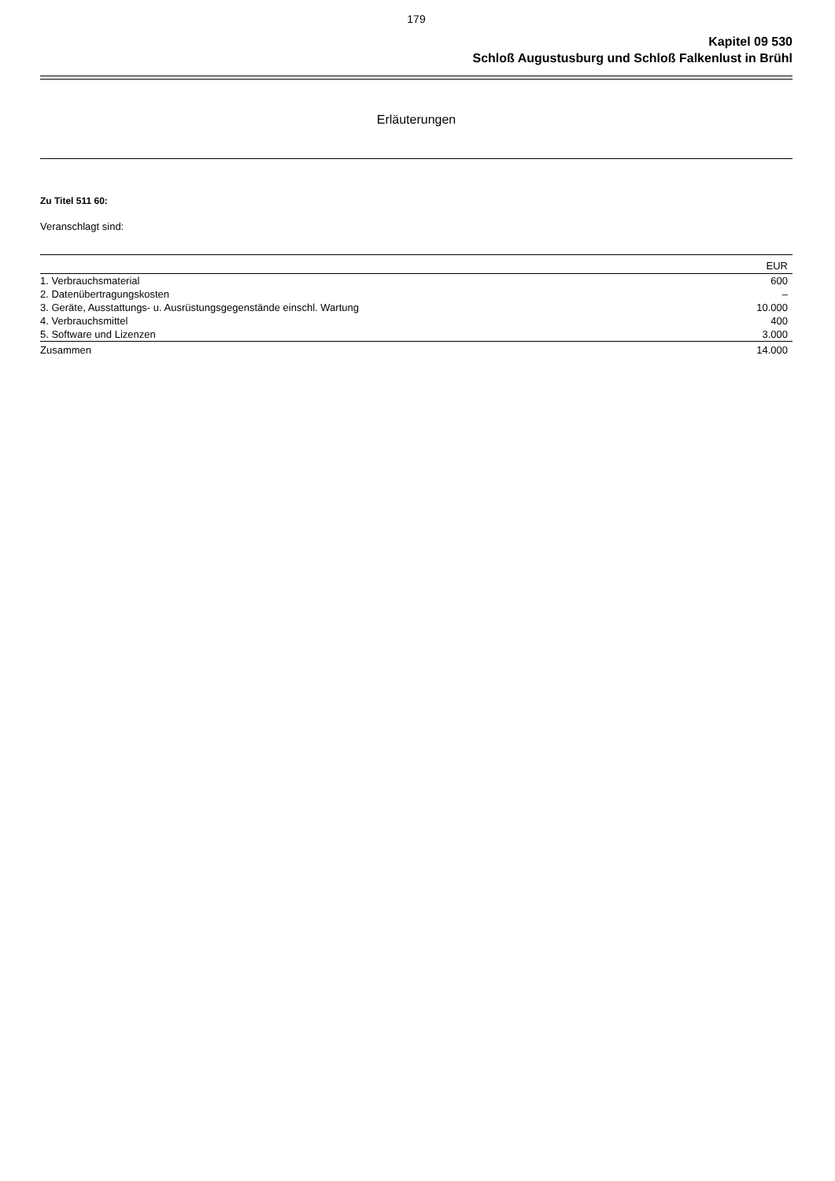179
Kapitel 09 530
Schloß Augustusburg und Schloß Falkenlust in Brühl
Erläuterungen
Zu Titel 511 60:
Veranschlagt sind:
| | EUR |
| --- | --- |
| 1. Verbrauchsmaterial | 600 |
| 2. Datenübertragungskosten | – |
| 3. Geräte, Ausstattungs- u. Ausrüstungsgegenstände einschl. Wartung | 10.000 |
| 4. Verbrauchsmittel | 400 |
| 5. Software und Lizenzen | 3.000 |
| Zusammen | 14.000 |